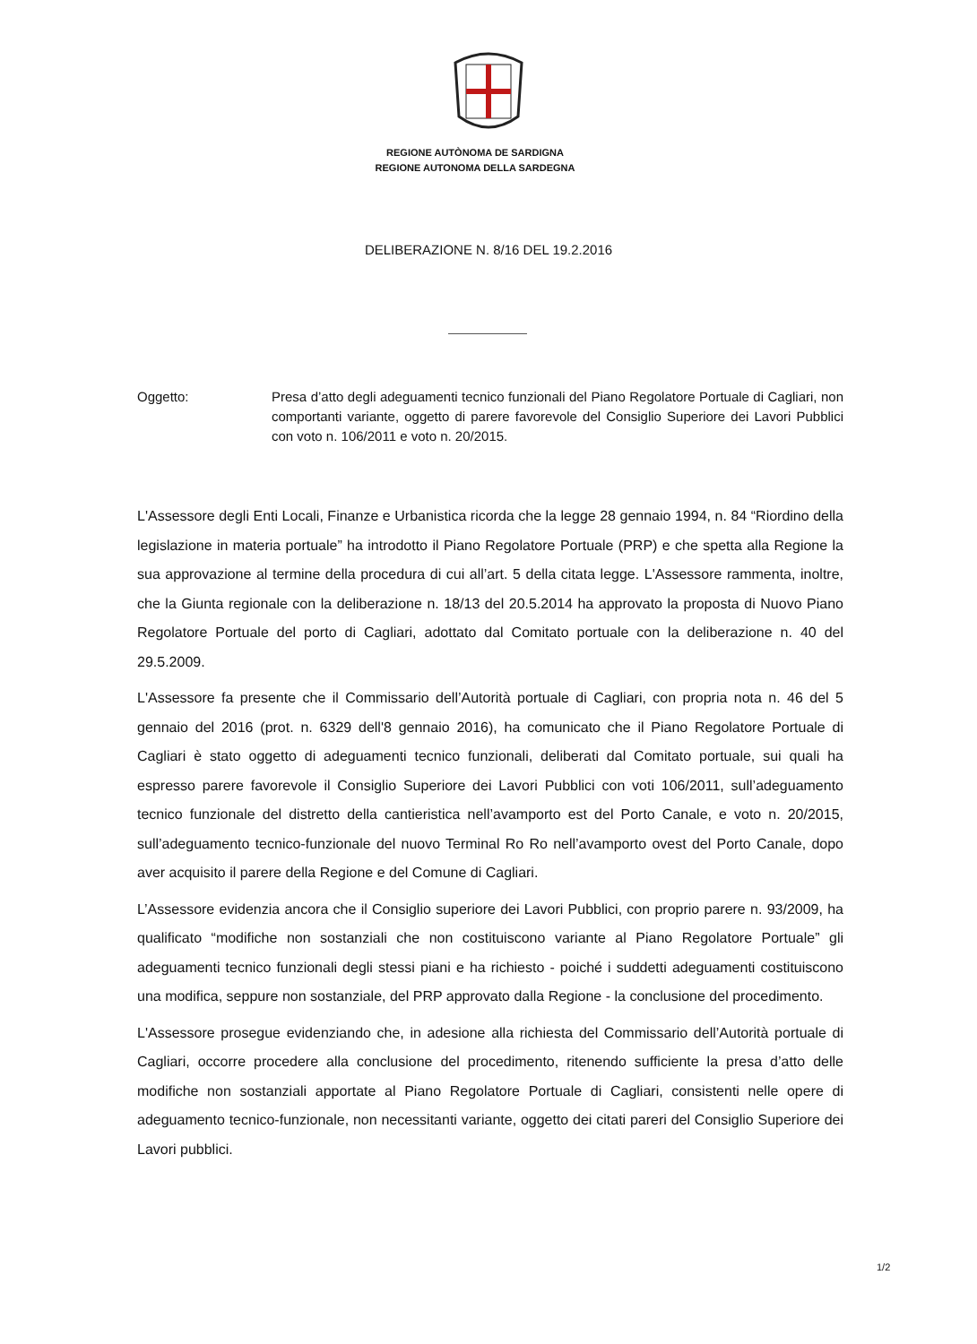REGIONE AUTÒNOMA DE SARDIGNA
REGIONE AUTONOMA DELLA SARDEGNA
DELIBERAZIONE N. 8/16 DEL 19.2.2016
Oggetto: Presa d’atto degli adeguamenti tecnico funzionali del Piano Regolatore Portuale di Cagliari, non comportanti variante, oggetto di parere favorevole del Consiglio Superiore dei Lavori Pubblici con voto n. 106/2011 e voto n. 20/2015.
L'Assessore degli Enti Locali, Finanze e Urbanistica ricorda che la legge 28 gennaio 1994, n. 84 “Riordino della legislazione in materia portuale” ha introdotto il Piano Regolatore Portuale (PRP) e che spetta alla Regione la sua approvazione al termine della procedura di cui all’art. 5 della citata legge. L'Assessore rammenta, inoltre, che la Giunta regionale con la deliberazione n. 18/13 del 20.5.2014 ha approvato la proposta di Nuovo Piano Regolatore Portuale del porto di Cagliari, adottato dal Comitato portuale con la deliberazione n. 40 del 29.5.2009.
L'Assessore fa presente che il Commissario dell’Autorità portuale di Cagliari, con propria nota n. 46 del 5 gennaio del 2016 (prot. n. 6329 dell'8 gennaio 2016), ha comunicato che il Piano Regolatore Portuale di Cagliari è stato oggetto di adeguamenti tecnico funzionali, deliberati dal Comitato portuale, sui quali ha espresso parere favorevole il Consiglio Superiore dei Lavori Pubblici con voti 106/2011, sull’adeguamento tecnico funzionale del distretto della cantieristica nell’avamporto est del Porto Canale, e voto n. 20/2015, sull’adeguamento tecnico-funzionale del nuovo Terminal Ro Ro nell’avamporto ovest del Porto Canale, dopo aver acquisito il parere della Regione e del Comune di Cagliari.
L’Assessore evidenzia ancora che il Consiglio superiore dei Lavori Pubblici, con proprio parere n. 93/2009, ha qualificato “modifiche non sostanziali che non costituiscono variante al Piano Regolatore Portuale” gli adeguamenti tecnico funzionali degli stessi piani e ha richiesto - poiché i suddetti adeguamenti costituiscono una modifica, seppure non sostanziale, del PRP approvato dalla Regione - la conclusione del procedimento.
L'Assessore prosegue evidenziando che, in adesione alla richiesta del Commissario dell’Autorità portuale di Cagliari, occorre procedere alla conclusione del procedimento, ritenendo sufficiente la presa d’atto delle modifiche non sostanziali apportate al Piano Regolatore Portuale di Cagliari, consistenti nelle opere di adeguamento tecnico-funzionale, non necessitanti variante, oggetto dei citati pareri del Consiglio Superiore dei Lavori pubblici.
1/2